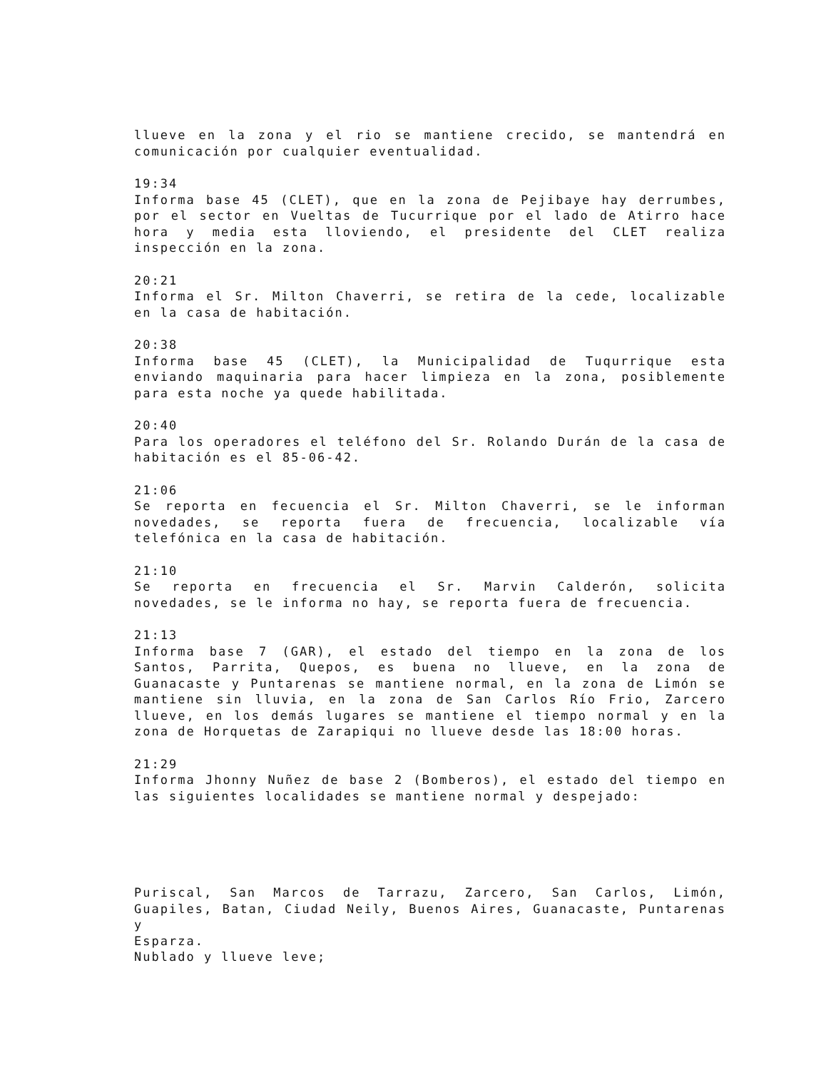llueve en la zona y el rio se mantiene crecido, se mantendrá en comunicación por cualquier eventualidad.
19:34
Informa base 45 (CLET), que en la zona de Pejibaye hay derrumbes, por el sector en Vueltas de Tucurrique por el lado de Atirro hace hora y media esta lloviendo, el presidente del CLET realiza inspección en la zona.
20:21
Informa el Sr. Milton Chaverri, se retira de la cede, localizable en la casa de habitación.
20:38
Informa base 45 (CLET), la Municipalidad de Tuqurrique esta enviando maquinaria para hacer limpieza en la zona, posiblemente para esta noche ya quede habilitada.
20:40
Para los operadores el teléfono del Sr. Rolando Durán de la casa de habitación es el 85-06-42.
21:06
Se reporta en fecuencia el Sr. Milton Chaverri, se le informan novedades, se reporta fuera de frecuencia, localizable vía telefónica en la casa de habitación.
21:10
Se reporta en frecuencia el Sr. Marvin Calderón, solicita novedades, se le informa no hay, se reporta fuera de frecuencia.
21:13
Informa base 7 (GAR), el estado del tiempo en la zona de los Santos, Parrita, Quepos, es buena no llueve, en la zona de Guanacaste y Puntarenas se mantiene normal, en la zona de Limón se mantiene sin lluvia, en la zona de San Carlos Río Frio, Zarcero llueve, en los demás lugares se mantiene el tiempo normal y en la zona de Horquetas de Zarapiqui no llueve desde las 18:00 horas.
21:29
Informa Jhonny Nuñez de base 2 (Bomberos), el estado del tiempo en las siguientes localidades se mantiene normal y despejado:
Puriscal, San Marcos de Tarrazu, Zarcero, San Carlos, Limón, Guapiles, Batan, Ciudad Neily, Buenos Aires, Guanacaste, Puntarenas y
Esparza.
Nublado y llueve leve;